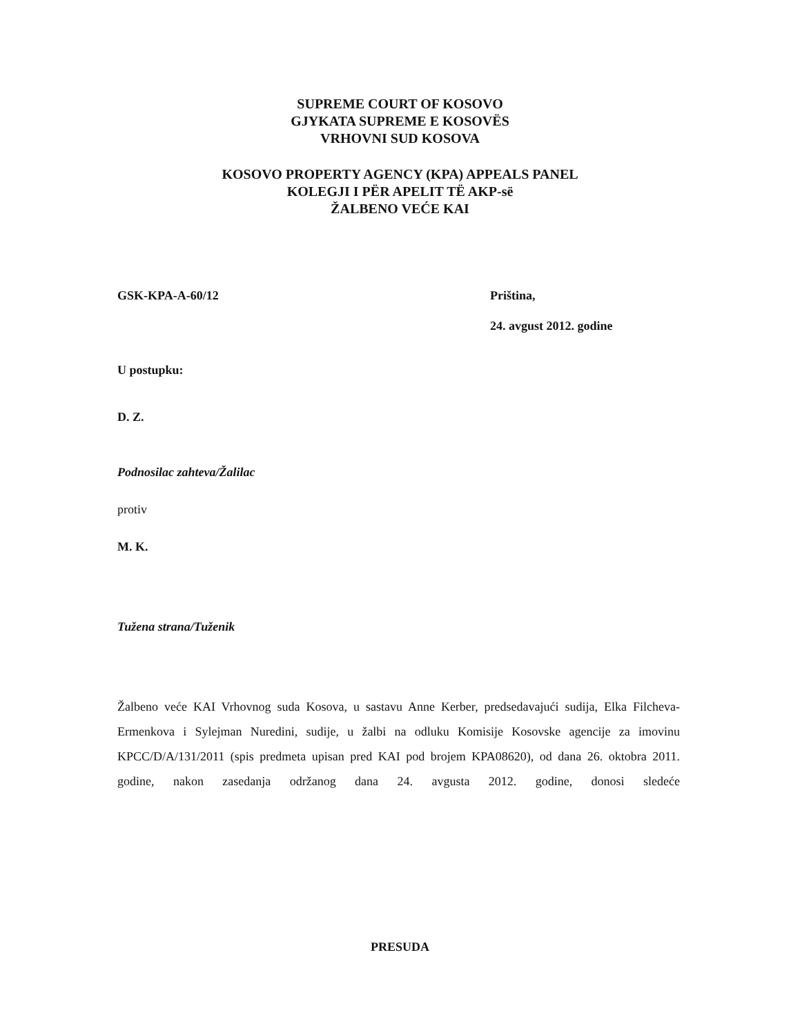SUPREME COURT OF KOSOVO
GJYKATA SUPREME E KOSOVËS
VRHOVNI SUD KOSOVA
KOSOVO PROPERTY AGENCY (KPA) APPEALS PANEL
KOLEGJI I PËR APELIT TË AKP-së
ŽALBENO VEĆE KAI
GSK-KPA-A-60/12
Priština,
24. avgust 2012. godine
U postupku:
D. Z.
Podnosilac zahteva/Žalilac
protiv
M. K.
Tužena strana/Tuženik
Žalbeno veće KAI Vrhovnog suda Kosova, u sastavu Anne Kerber, predsedavajući sudija, Elka Filcheva-Ermenkova i Sylejman Nuredini, sudije, u žalbi na odluku Komisije Kosovske agencije za imovinu KPCC/D/A/131/2011 (spis predmeta upisan pred KAI pod brojem KPA08620), od dana 26. oktobra 2011. godine, nakon zasedanja održanog dana 24. avgusta 2012. godine, donosi sledeće
PRESUDA